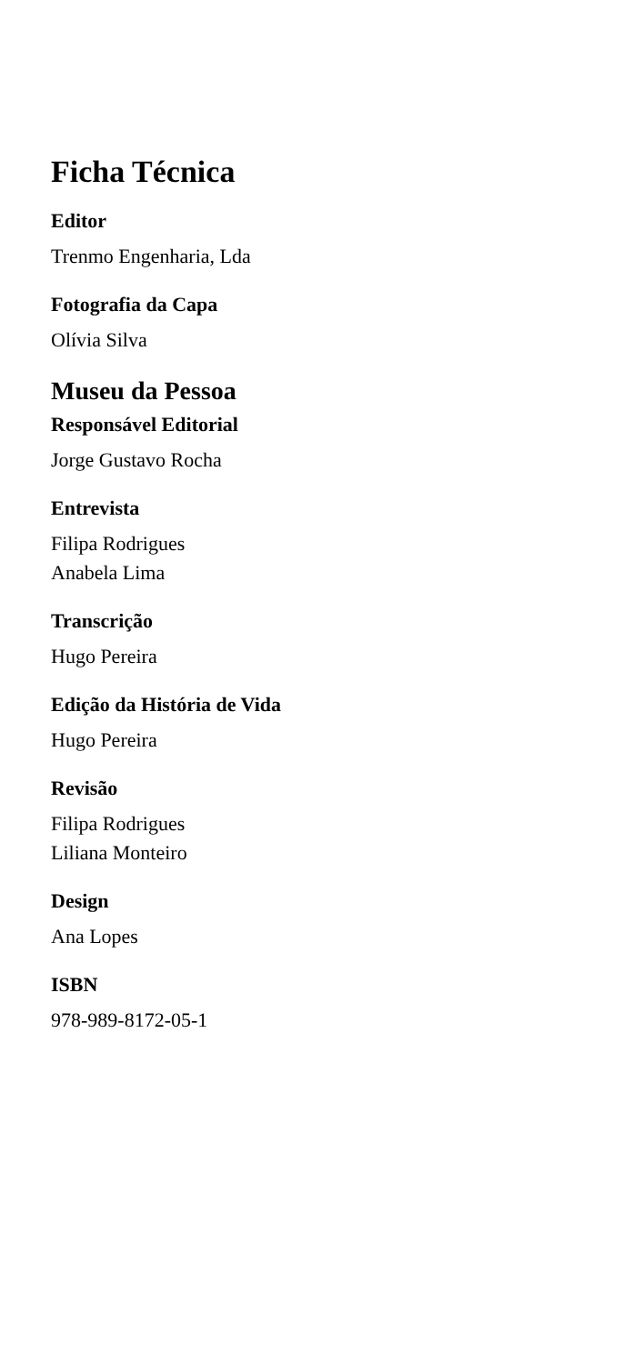Ficha Técnica
Editor
Trenmo Engenharia, Lda
Fotografia da Capa
Olívia Silva
Museu da Pessoa
Responsável Editorial
Jorge Gustavo Rocha
Entrevista
Filipa Rodrigues
Anabela Lima
Transcrição
Hugo Pereira
Edição da História de Vida
Hugo Pereira
Revisão
Filipa Rodrigues
Liliana Monteiro
Design
Ana Lopes
ISBN
978-989-8172-05-1